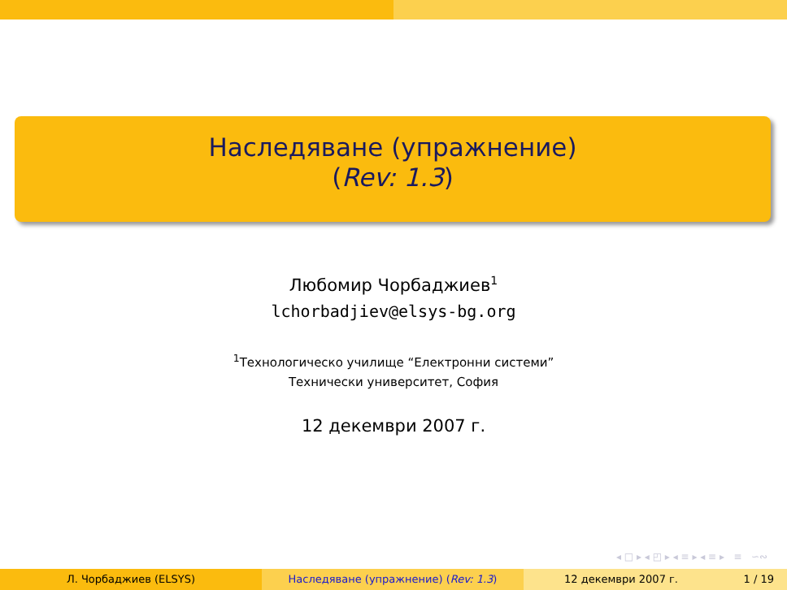Наследяване (упражнение)
(Rev: 1.3)
Любомир Чорбаджиев<sup>1</sup>
lchorbadjiev@elsys-bg.org
<sup>1</sup> Технологическо училище “Електронни системи”
Технически университет, София
12 декември 2007 г.
◂ □ ▸ ◂ ◰ ▸ ◂ ≡ ▸ ◂ ≡ ▸ ≡ ∽∾
Л. Чорбаджиев (ELSYS) Наследяване (упражнение) (Rev: 1.3) 12 декември 2007 г. 1 / 19